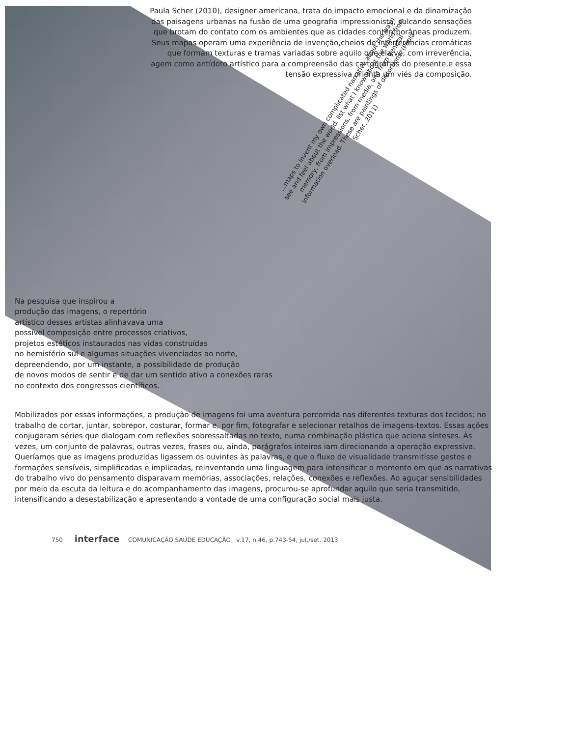Paula Scher (2010), designer americana, trata do impacto emocional e da dinamização das paisagens urbanas na fusão de uma geografia impressionista, sulcando sensações que brotam do contato com os ambientes que as cidades contemporâneas produzem. Seus mapas operam uma experiência de invenção,cheios de interferências cromáticas que formam texturas e tramas variadas sobre aquilo que ela vê; com irreverência, agem como antídoto artístico para a compreensão das cartografias do presente,e essa tensão expressiva orienta um viés da composição.
...maps to invent my own complicated narrative about the way I see and feel about the world. list what I know about the world from memory, from impressions, from media, and from general information overload. These are paintings of distortions. (Paula Scher, 2011)
Na pesquisa que inspirou a
produção das imagens, o repertório
artístico desses artistas alinhavava uma
possível composição entre processos criativos,
projetos estéticos instaurados nas vidas construídas
no hemisfério sul e algumas situações vivenciadas ao norte,
depreendendo, por um instante, a possibilidade de produção
de novos modos de sentir e de dar um sentido ativo a conexões raras
no contexto dos congressos científicos.
Mobilizados por essas informações, a produção de imagens foi uma aventura percorrida nas diferentes texturas dos tecidos; no trabalho de cortar, juntar, sobrepor, costurar, formar e, por fim, fotografar e selecionar retalhos de imagens-textos. Essas ações conjugaram séries que dialogam com reflexões sobressaltadas no texto, numa combinação plástica que aciona sínteses. Às vezes, um conjunto de palavras, outras vezes, frases ou, ainda, parágrafos inteiros iam direcionando a operação expressiva. Queríamos que as imagens produzidas ligassem os ouvintes às palavras, e que o fluxo de visualidade transmitisse gestos e formações sensíveis, simplificadas e implicadas, reinventando uma linguagem para intensificar o momento em que as narrativas do trabalho vivo do pensamento disparavam memórias, associações, relações, conexões e reflexões. Ao aguçar sensibilidades por meio da escuta da leitura e do acompanhamento das imagens, procurou-se aprofundar aquilo que seria transmitido, intensificando a desestabilização e apresentando a vontade de uma configuração social mais justa.
750 interface COMUNICAÇÃO SAÚDE EDUCAÇÃO v.17, n.46, p.743-54, jul./set. 2013